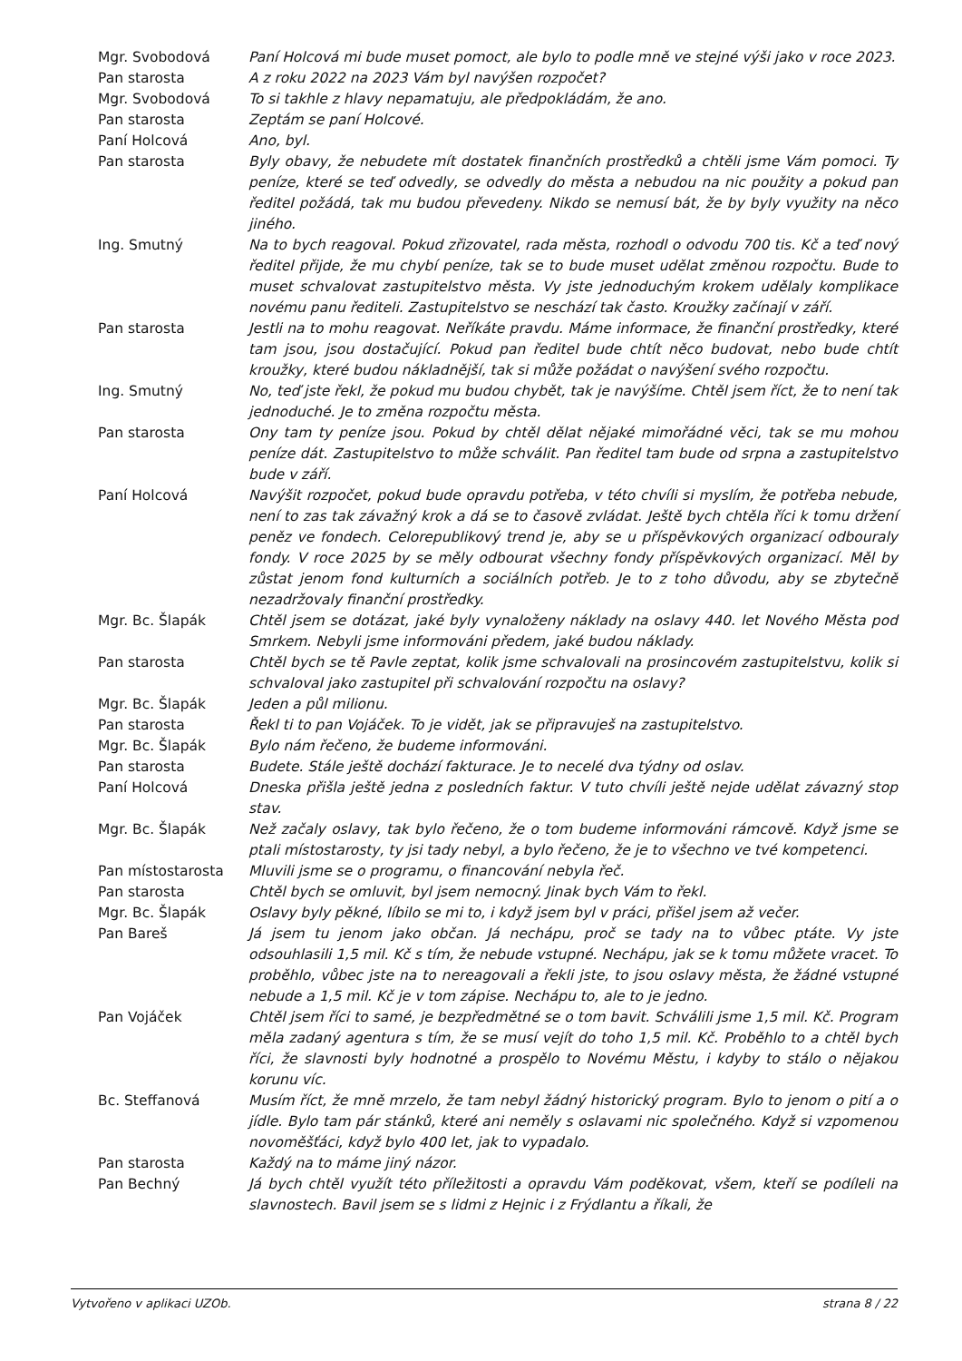| Mgr. Svobodová | Paní Holcová mi bude muset pomoct, ale bylo to podle mně ve stejné výši jako v roce 2023. |
| Pan starosta | A z roku 2022 na 2023 Vám byl navýšen rozpočet? |
| Mgr. Svobodová | To si takhle z hlavy nepamatuju, ale předpokládám, že ano. |
| Pan starosta | Zeptám se paní Holcové. |
| Paní Holcová | Ano, byl. |
| Pan starosta | Byly obavy, že nebudete mít dostatek finančních prostředků a chtěli jsme Vám pomoci. Ty peníze, které se teď odvedly, se odvedly do města a nebudou na nic použity a pokud pan ředitel požádá, tak mu budou převedeny. Nikdo se nemusí bát, že by byly využity na něco jiného. |
| Ing. Smutný | Na to bych reagoval. Pokud zřizovatel, rada města, rozhodl o odvodu 700 tis. Kč a teď nový ředitel přijde, že mu chybí peníze, tak se to bude muset udělat změnou rozpočtu. Bude to muset schvalovat zastupitelstvo města. Vy jste jednoduchým krokem udělaly komplikace novému panu řediteli. Zastupitelstvo se neschází tak často. Kroužky začínají v září. |
| Pan starosta | Jestli na to mohu reagovat. Neříkáte pravdu. Máme informace, že finanční prostředky, které tam jsou, jsou dostačující. Pokud pan ředitel bude chtít něco budovat, nebo bude chtít kroužky, které budou nákladnější, tak si může požádat o navýšení svého rozpočtu. |
| Ing. Smutný | No, teď jste řekl, že pokud mu budou chybět, tak je navýšíme. Chtěl jsem říct, že to není tak jednoduché. Je to změna rozpočtu města. |
| Pan starosta | Ony tam ty peníze jsou. Pokud by chtěl dělat nějaké mimořádné věci, tak se mu mohou peníze dát. Zastupitelstvo to může schválit. Pan ředitel tam bude od srpna a zastupitelstvo bude v září. |
| Paní Holcová | Navýšit rozpočet, pokud bude opravdu potřeba, v této chvíli si myslím, že potřeba nebude, není to zas tak závažný krok a dá se to časově zvládat. Ještě bych chtěla říci k tomu držení peněz ve fondech. Celorepublikový trend je, aby se u příspěvkových organizací odbouraly fondy. V roce 2025 by se měly odbourat všechny fondy příspěvkových organizací. Měl by zůstat jenom fond kulturních a sociálních potřeb. Je to z toho důvodu, aby se zbytečně nezadržovaly finanční prostředky. |
| Mgr. Bc. Šlapák | Chtěl jsem se dotázat, jaké byly vynaloženy náklady na oslavy 440. let Nového Města pod Smrkem. Nebyli jsme informováni předem, jaké budou náklady. |
| Pan starosta | Chtěl bych se tě Pavle zeptat, kolik jsme schvalovali na prosincovém zastupitelstvu, kolik si schvaloval jako zastupitel při schvalování rozpočtu na oslavy? |
| Mgr. Bc. Šlapák | Jeden a půl milionu. |
| Pan starosta | Řekl ti to pan Vojáček. To je vidět, jak se připravuješ na zastupitelstvo. |
| Mgr. Bc. Šlapák | Bylo nám řečeno, že budeme informováni. |
| Pan starosta | Budete. Stále ještě dochází fakturace. Je to necelé dva týdny od oslav. |
| Paní Holcová | Dneska přišla ještě jedna z posledních faktur. V tuto chvíli ještě nejde udělat závazný stop stav. |
| Mgr. Bc. Šlapák | Než začaly oslavy, tak bylo řečeno, že o tom budeme informováni rámcově. Když jsme se ptali místostarosty, ty jsi tady nebyl, a bylo řečeno, že je to všechno ve tvé kompetenci. |
| Pan místostarosta | Mluvili jsme se o programu, o financování nebyla řeč. |
| Pan starosta | Chtěl bych se omluvit, byl jsem nemocný. Jinak bych Vám to řekl. |
| Mgr. Bc. Šlapák | Oslavy byly pěkné, líbilo se mi to, i když jsem byl v práci, přišel jsem až večer. |
| Pan Bareš | Já jsem tu jenom jako občan. Já nechápu, proč se tady na to vůbec ptáte. Vy jste odsouhlasili 1,5 mil. Kč s tím, že nebude vstupné. Nechápu, jak se k tomu můžete vracet. To proběhlo, vůbec jste na to nereagovali a řekli jste, to jsou oslavy města, že žádné vstupné nebude a 1,5 mil. Kč je v tom zápise. Nechápu to, ale to je jedno. |
| Pan Vojáček | Chtěl jsem říci to samé, je bezpředmětné se o tom bavit. Schválili jsme 1,5 mil. Kč. Program měla zadaný agentura s tím, že se musí vejít do toho 1,5 mil. Kč. Proběhlo to a chtěl bych říci, že slavnosti byly hodnotné a prospělo to Novému Městu, i kdyby to stálo o nějakou korunu víc. |
| Bc. Steffanová | Musím říct, že mně mrzelo, že tam nebyl žádný historický program. Bylo to jenom o pití a o jídle. Bylo tam pár stánků, které ani neměly s oslavami nic společného. Když si vzpomenou novoměšťáci, když bylo 400 let, jak to vypadalo. |
| Pan starosta | Každý na to máme jiný názor. |
| Pan Bechný | Já bych chtěl využít této příležitosti a opravdu Vám poděkovat, všem, kteří se podíleli na slavnostech. Bavil jsem se s lidmi z Hejnic i z Frýdlantu a říkali, že |
Vytvořeno v aplikaci UZOb. strana 8 / 22